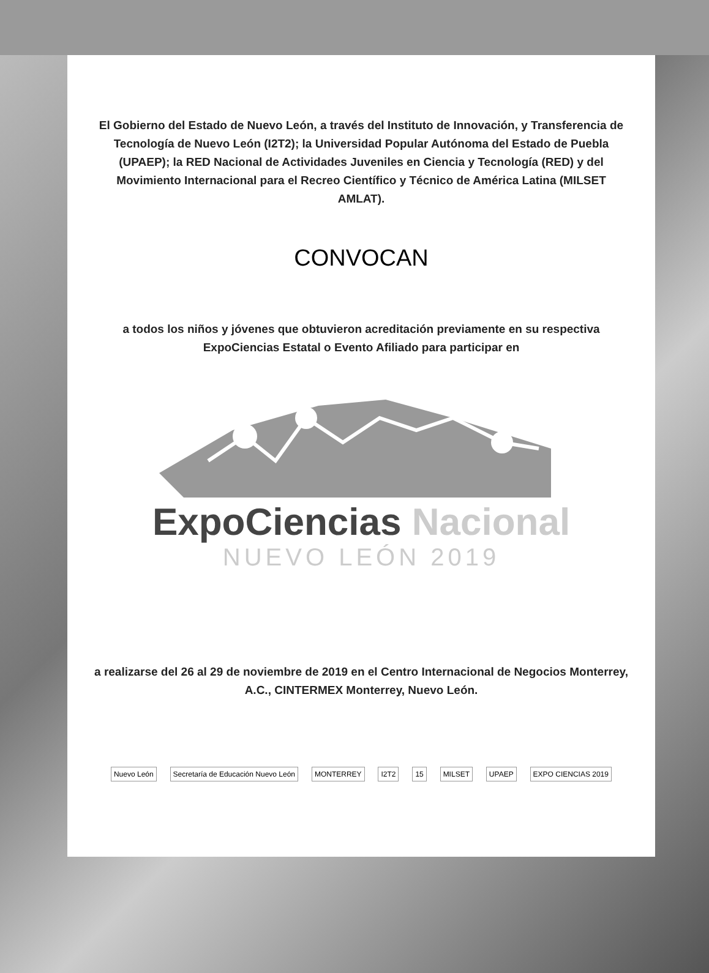El Gobierno del Estado de Nuevo León, a través del Instituto de Innovación, y Transferencia de Tecnología de Nuevo León (I2T2); la Universidad Popular Autónoma del Estado de Puebla (UPAEP); la RED Nacional de Actividades Juveniles en Ciencia y Tecnología (RED) y del Movimiento Internacional para el Recreo Científico y Técnico de América Latina (MILSET AMLAT).
CONVOCAN
a todos los niños y jóvenes que obtuvieron acreditación previamente en su respectiva ExpoCiencias Estatal o Evento Afiliado para participar en
ExpoCiencias Nacional
NUEVO LEÓN 2019
a realizarse del 26 al 29 de noviembre de 2019 en el Centro Internacional de Negocios Monterrey, A.C., CINTERMEX Monterrey, Nuevo León.
Nuevo León Secretaría de Educación Nuevo León MONTERREY I2T2 15 MILSET UPAEP EXPO CIENCIAS 2019